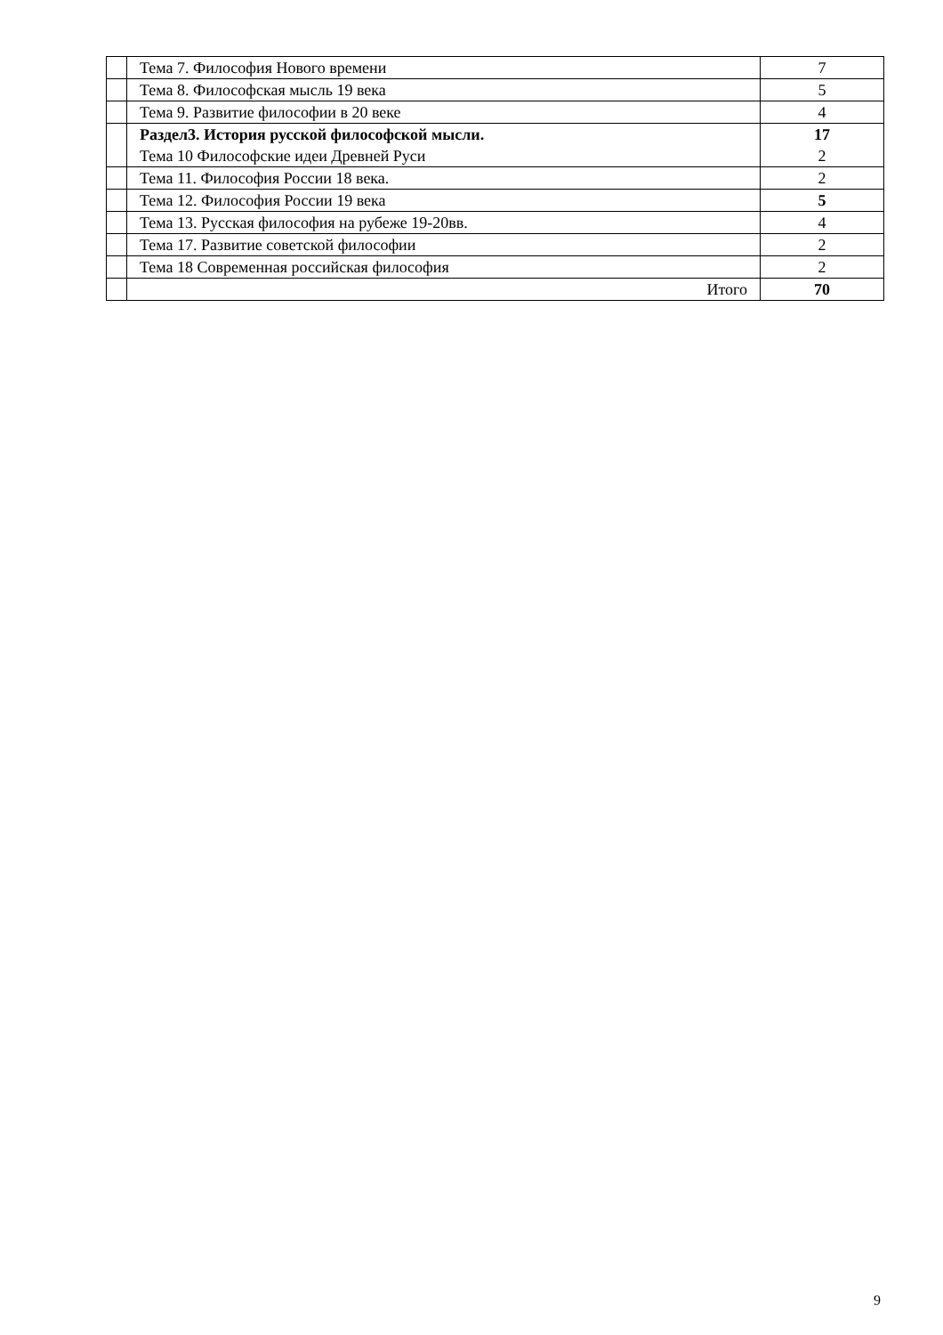| | Тема 7. Философия Нового времени | 7 |
| | Тема 8. Философская мысль 19 века | 5 |
| | Тема 9. Развитие философии в 20 веке | 4 |
| | Раздел3. История русской философской мысли. Тема 10 Философские идеи Древней Руси | 17 2 |
| | Тема 11. Философия России 18 века. | 2 |
| | Тема 12. Философия России 19 века | 5 |
| | Тема 13. Русская философия на рубеже 19-20вв. | 4 |
| | Тема 17. Развитие советской философии | 2 |
| | Тема 18 Современная российская философия | 2 |
| | Итого | 70 |
9